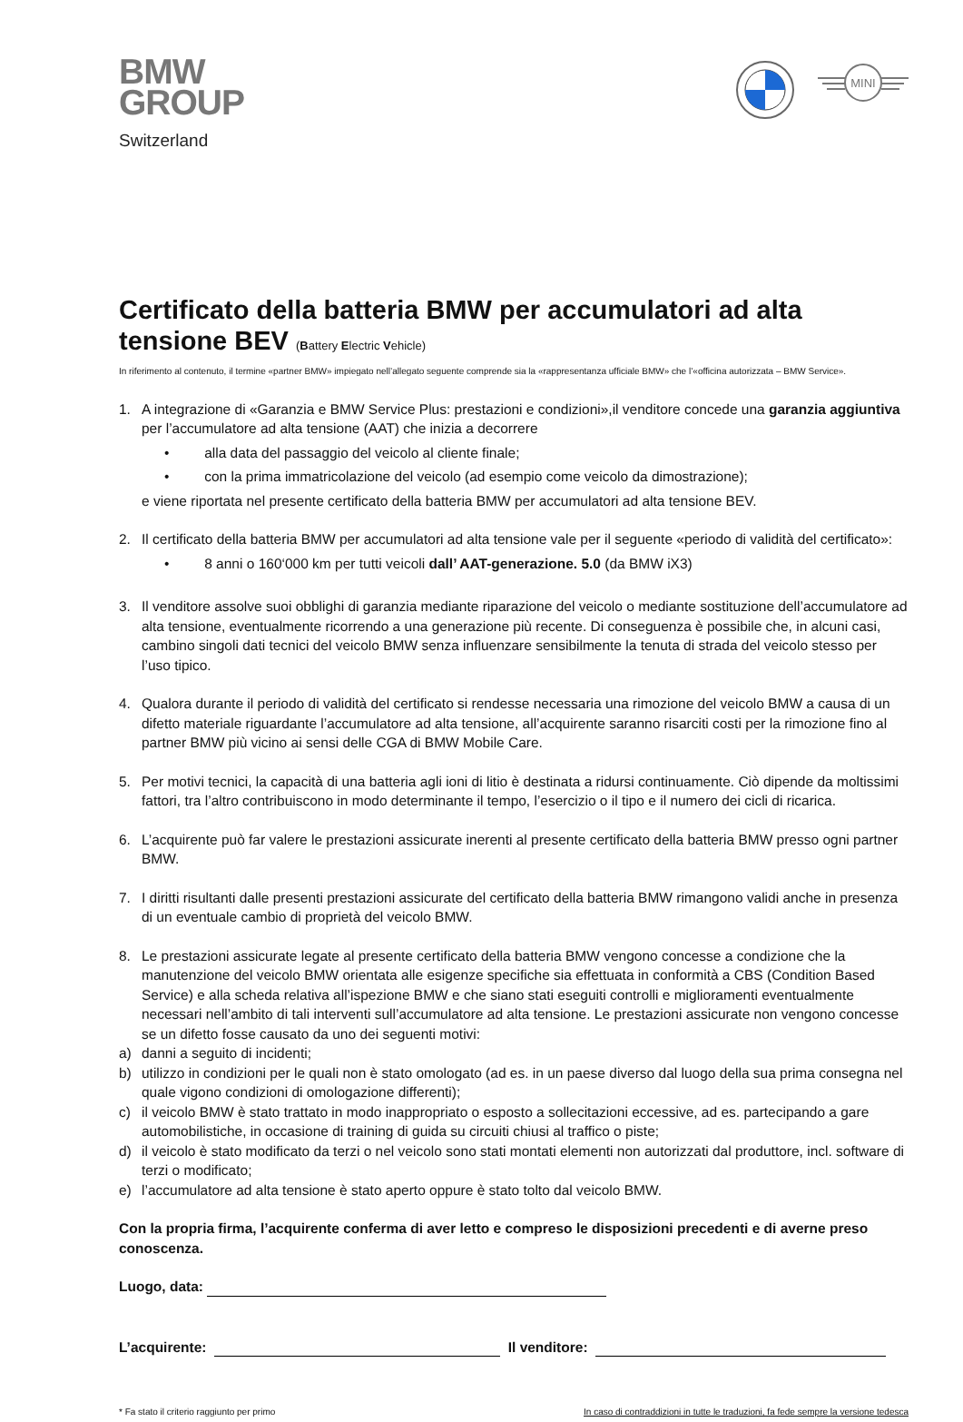BMW
GROUP
Switzerland
MINI
Certificato della batteria BMW per accumulatori ad alta tensione BEV (Battery Electric Vehicle)
In riferimento al contenuto, il termine «partner BMW» impiegato nell’allegato seguente comprende sia la «rappresentanza ufficiale BMW» che l’«officina autorizzata – BMW Service».
1. A integrazione di «Garanzia e BMW Service Plus: prestazioni e condizioni»,il venditore concede una garanzia aggiuntiva per l’accumulatore ad alta tensione (AAT) che inizia a decorrere
• alla data del passaggio del veicolo al cliente finale;
• con la prima immatricolazione del veicolo (ad esempio come veicolo da dimostrazione);
e viene riportata nel presente certificato della batteria BMW per accumulatori ad alta tensione BEV.
2. Il certificato della batteria BMW per accumulatori ad alta tensione vale per il seguente «periodo di validità del certificato»:
• 8 anni o 160‘000 km per tutti veicoli dall’ AAT-generazione. 5.0 (da BMW iX3)
3. Il venditore assolve suoi obblighi di garanzia mediante riparazione del veicolo o mediante sostituzione dell’accumulatore ad alta tensione, eventualmente ricorrendo a una generazione più recente. Di conseguenza è possibile che, in alcuni casi, cambino singoli dati tecnici del veicolo BMW senza influenzare sensibilmente la tenuta di strada del veicolo stesso per l’uso tipico.
4. Qualora durante il periodo di validità del certificato si rendesse necessaria una rimozione del veicolo BMW a causa di un difetto materiale riguardante l’accumulatore ad alta tensione, all’acquirente saranno risarciti costi per la rimozione fino al partner BMW più vicino ai sensi delle CGA di BMW Mobile Care.
5. Per motivi tecnici, la capacità di una batteria agli ioni di litio è destinata a ridursi continuamente. Ciò dipende da moltissimi fattori, tra l’altro contribuiscono in modo determinante il tempo, l’esercizio o il tipo e il numero dei cicli di ricarica.
6. L’acquirente può far valere le prestazioni assicurate inerenti al presente certificato della batteria BMW presso ogni partner BMW.
7. I diritti risultanti dalle presenti prestazioni assicurate del certificato della batteria BMW rimangono validi anche in presenza di un eventuale cambio di proprietà del veicolo BMW.
8. Le prestazioni assicurate legate al presente certificato della batteria BMW vengono concesse a condizione che la manutenzione del veicolo BMW orientata alle esigenze specifiche sia effettuata in conformità a CBS (Condition Based Service) e alla scheda relativa all’ispezione BMW e che siano stati eseguiti controlli e miglioramenti eventualmente necessari nell’ambito di tali interventi sull’accumulatore ad alta tensione. Le prestazioni assicurate non vengono concesse se un difetto fosse causato da uno dei seguenti motivi:
a) danni a seguito di incidenti;
b) utilizzo in condizioni per le quali non è stato omologato (ad es. in un paese diverso dal luogo della sua prima consegna nel quale vigono condizioni di omologazione differenti);
c) il veicolo BMW è stato trattato in modo inappropriato o esposto a sollecitazioni eccessive, ad es. partecipando a gare automobilistiche, in occasione di training di guida su circuiti chiusi al traffico o piste;
d) il veicolo è stato modificato da terzi o nel veicolo sono stati montati elementi non autorizzati dal produttore, incl. software di terzi o modificato;
e) l’accumulatore ad alta tensione è stato aperto oppure è stato tolto dal veicolo BMW.
Con la propria firma, l’acquirente conferma di aver letto e compreso le disposizioni precedenti e di averne preso conoscenza.
Luogo, data:
L’acquirente: Il venditore:
* Fa stato il criterio raggiunto per primo In caso di contraddizioni in tutte le traduzioni, fa fede sempre la versione tedesca